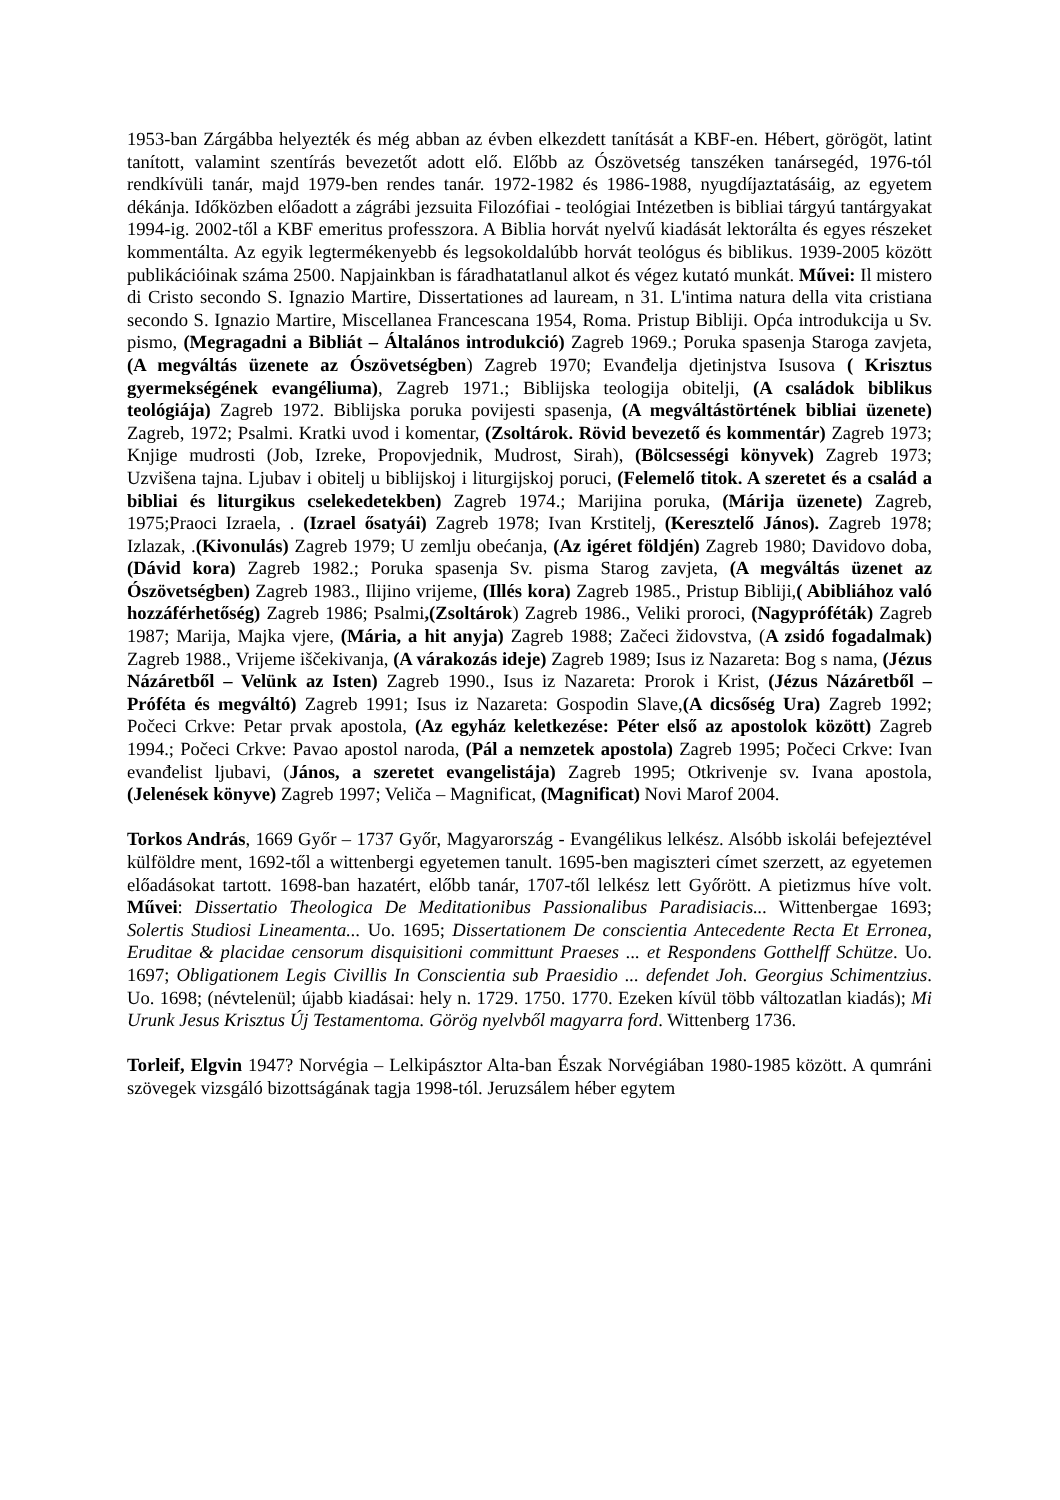1953-ban Zárgábba helyezték és még abban az évben elkezdett tanítását a KBF-en. Hébert, görögöt, latint tanított, valamint szentírás bevezetőt adott elő. Előbb az Ószövetség tanszéken tanársegéd, 1976-tól rendkívüli tanár, majd 1979-ben rendes tanár. 1972-1982 és 1986-1988, nyugdíjaztatásáig, az egyetem dékánja. Időközben előadott a zágrábi jezsuita Filozófiai - teológiai Intézetben is bibliai tárgyú tantárgyakat 1994-ig. 2002-től a KBF emeritus professzora. A Biblia horvát nyelvű kiadását lektorálta és egyes részeket kommentálta. Az egyik legtermékenyebb és legsokoldalúbb horvát teológus és biblikus. 1939-2005 között publikációinak száma 2500. Napjainkban is fáradhatatlanul alkot és végez kutató munkát. Művei: Il mistero di Cristo secondo S. Ignazio Martire, Dissertationes ad lauream, n 31. L'intima natura della vita cristiana secondo S. Ignazio Martire, Miscellanea Francescana 1954, Roma. Pristup Bibliji. Opća introdukcija u Sv. pismo, (Megragadni a Bibliát – Általános introdukció) Zagreb 1969.; Poruka spasenja Staroga zavjeta, (A megváltás üzenete az Ószövetségben) Zagreb 1970; Evanđelja djetinjstva Isusova ( Krisztus gyermekségének evangéliuma), Zagreb 1971.; Biblijska teologija obitelji, (A családok biblikus teológiája) Zagreb 1972. Biblijska poruka povijesti spasenja, (A megváltástörtének bibliai üzenete) Zagreb, 1972; Psalmi. Kratki uvod i komentar, (Zsoltárok. Rövid bevezető és kommentár) Zagreb 1973; Knjige mudrosti (Job, Izreke, Propovjednik, Mudrost, Sirah), (Bölcsességi könyvek) Zagreb 1973; Uzvišena tajna. Ljubav i obitelj u biblijskoj i liturgijskoj poruci, (Felemelő titok. A szeretet és a család a bibliai és liturgikus cselekedetekben) Zagreb 1974.; Marijina poruka, (Márija üzenete) Zagreb, 1975;Praoci Izraela, . (Izrael ősatyái) Zagreb 1978; Ivan Krstitelj, (Keresztelő János). Zagreb 1978; Izlazak, .(Kivonulás) Zagreb 1979; U zemlju obećanja, (Az igéret földjén) Zagreb 1980; Davidovo doba, (Dávid kora) Zagreb 1982.; Poruka spasenja Sv. pisma Starog zavjeta, (A megváltás üzenet az Ószövetségben) Zagreb 1983., Ilijino vrijeme, (Illés kora) Zagreb 1985., Pristup Bibliji,( Abibliához való hozzáférhetőség) Zagreb 1986; Psalmi,(Zsoltárok) Zagreb 1986., Veliki proroci, (Nagypróféták) Zagreb 1987; Marija, Majka vjere, (Mária, a hit anyja) Zagreb 1988; Začeci židovstva, (A zsidó fogadalmak) Zagreb 1988., Vrijeme iščekivanja, (A várakozás ideje) Zagreb 1989; Isus iz Nazareta: Bog s nama, (Jézus Názáretből – Velünk az Isten) Zagreb 1990., Isus iz Nazareta: Prorok i Krist, (Jézus Názáretből – Próféta és megváltó) Zagreb 1991; Isus iz Nazareta: Gospodin Slave,(A dicsőség Ura) Zagreb 1992; Počeci Crkve: Petar prvak apostola, (Az egyház keletkezése: Péter első az apostolok között) Zagreb 1994.; Počeci Crkve: Pavao apostol naroda, (Pál a nemzetek apostola) Zagreb 1995; Počeci Crkve: Ivan evanđelist ljubavi, (János, a szeretet evangelistája) Zagreb 1995; Otkrivenje sv. Ivana apostola, (Jelenések könyve) Zagreb 1997; Veliča – Magnificat, (Magnificat) Novi Marof 2004.
Torkos András, 1669 Győr – 1737 Győr, Magyarország - Evangélikus lelkész. Alsóbb iskolái befejeztével külföldre ment, 1692-től a wittenbergi egyetemen tanult. 1695-ben magiszteri címet szerzett, az egyetemen előadásokat tartott. 1698-ban hazatért, előbb tanár, 1707-től lelkész lett Győrött. A pietizmus híve volt. Művei: Dissertatio Theologica De Meditationibus Passionalibus Paradisiacis... Wittenbergae 1693; Solertis Studiosi Lineamenta... Uo. 1695; Dissertationem De conscientia Antecedente Recta Et Erronea, Eruditae & placidae censorum disquisitioni committunt Praeses ... et Respondens Gotthelff Schütze. Uo. 1697; Obligationem Legis Civillis In Conscientia sub Praesidio ... defendet Joh. Georgius Schimentzius. Uo. 1698; (névtelenül; újabb kiadásai: hely n. 1729. 1750. 1770. Ezeken kívül több változatlan kiadás); Mi Urunk Jesus Krisztus Új Testamentoma. Görög nyelvből magyarra ford. Wittenberg 1736.
Torleif, Elgvin 1947? Norvégia – Lelkipásztor Alta-ban Észak Norvégiában 1980-1985 között. A qumráni szövegek vizsgáló bizottságának tagja 1998-tól. Jeruzsálem héber egytem